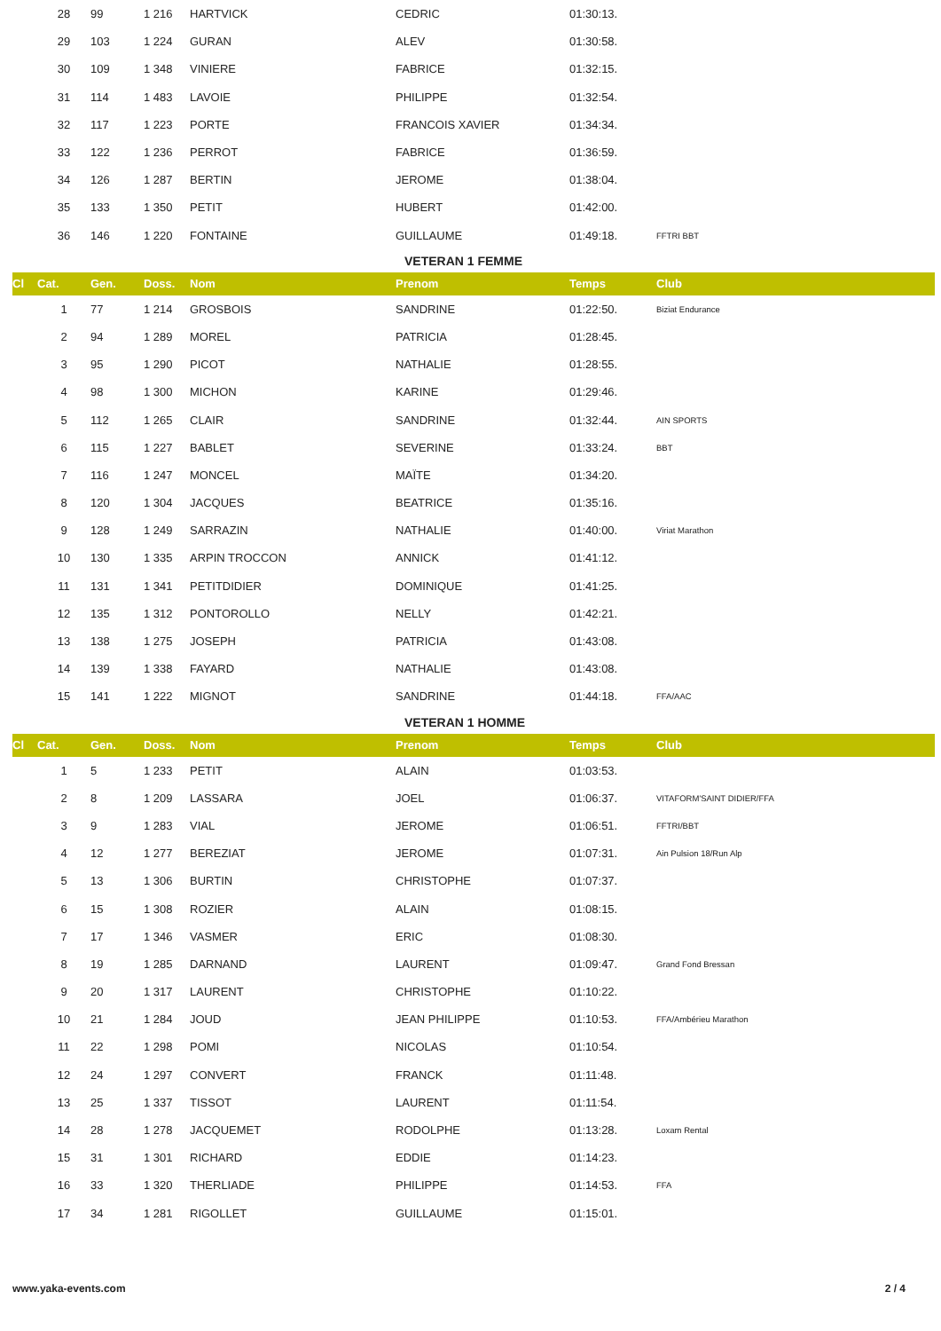| | 28 | 99 | 1 216 | HARTVICK | CEDRIC | 01:30:13. | |
| | 29 | 103 | 1 224 | GURAN | ALEV | 01:30:58. | |
| | 30 | 109 | 1 348 | VINIERE | FABRICE | 01:32:15. | |
| | 31 | 114 | 1 483 | LAVOIE | PHILIPPE | 01:32:54. | |
| | 32 | 117 | 1 223 | PORTE | FRANCOIS XAVIER | 01:34:34. | |
| | 33 | 122 | 1 236 | PERROT | FABRICE | 01:36:59. | |
| | 34 | 126 | 1 287 | BERTIN | JEROME | 01:38:04. | |
| | 35 | 133 | 1 350 | PETIT | HUBERT | 01:42:00. | |
| | 36 | 146 | 1 220 | FONTAINE | GUILLAUME | 01:49:18. | FFTRI BBT |
| | | | | | VETERAN 1 FEMME | | |
| Cl | Cat. | Gen. | Doss. | Nom | Prenom | Temps | Club |
| | 1 | 77 | 1 214 | GROSBOIS | SANDRINE | 01:22:50. | Biziat Endurance |
| | 2 | 94 | 1 289 | MOREL | PATRICIA | 01:28:45. | |
| | 3 | 95 | 1 290 | PICOT | NATHALIE | 01:28:55. | |
| | 4 | 98 | 1 300 | MICHON | KARINE | 01:29:46. | |
| | 5 | 112 | 1 265 | CLAIR | SANDRINE | 01:32:44. | AIN SPORTS |
| | 6 | 115 | 1 227 | BABLET | SEVERINE | 01:33:24. | BBT |
| | 7 | 116 | 1 247 | MONCEL | MAÏTE | 01:34:20. | |
| | 8 | 120 | 1 304 | JACQUES | BEATRICE | 01:35:16. | |
| | 9 | 128 | 1 249 | SARRAZIN | NATHALIE | 01:40:00. | Viriat Marathon |
| | 10 | 130 | 1 335 | ARPIN TROCCON | ANNICK | 01:41:12. | |
| | 11 | 131 | 1 341 | PETITDIDIER | DOMINIQUE | 01:41:25. | |
| | 12 | 135 | 1 312 | PONTOROLLO | NELLY | 01:42:21. | |
| | 13 | 138 | 1 275 | JOSEPH | PATRICIA | 01:43:08. | |
| | 14 | 139 | 1 338 | FAYARD | NATHALIE | 01:43:08. | |
| | 15 | 141 | 1 222 | MIGNOT | SANDRINE | 01:44:18. | FFA/AAC |
| | | | | | VETERAN 1 HOMME | | |
| Cl | Cat. | Gen. | Doss. | Nom | Prenom | Temps | Club |
| | 1 | 5 | 1 233 | PETIT | ALAIN | 01:03:53. | |
| | 2 | 8 | 1 209 | LASSARA | JOEL | 01:06:37. | VITAFORM'SAINT DIDIER/FFA |
| | 3 | 9 | 1 283 | VIAL | JEROME | 01:06:51. | FFTRI/BBT |
| | 4 | 12 | 1 277 | BEREZIAT | JEROME | 01:07:31. | Ain Pulsion 18/Run Alp |
| | 5 | 13 | 1 306 | BURTIN | CHRISTOPHE | 01:07:37. | |
| | 6 | 15 | 1 308 | ROZIER | ALAIN | 01:08:15. | |
| | 7 | 17 | 1 346 | VASMER | ERIC | 01:08:30. | |
| | 8 | 19 | 1 285 | DARNAND | LAURENT | 01:09:47. | Grand Fond Bressan |
| | 9 | 20 | 1 317 | LAURENT | CHRISTOPHE | 01:10:22. | |
| | 10 | 21 | 1 284 | JOUD | JEAN PHILIPPE | 01:10:53. | FFA/Ambérieu Marathon |
| | 11 | 22 | 1 298 | POMI | NICOLAS | 01:10:54. | |
| | 12 | 24 | 1 297 | CONVERT | FRANCK | 01:11:48. | |
| | 13 | 25 | 1 337 | TISSOT | LAURENT | 01:11:54. | |
| | 14 | 28 | 1 278 | JACQUEMET | RODOLPHE | 01:13:28. | Loxam Rental |
| | 15 | 31 | 1 301 | RICHARD | EDDIE | 01:14:23. | |
| | 16 | 33 | 1 320 | THERLIADE | PHILIPPE | 01:14:53. | FFA |
| | 17 | 34 | 1 281 | RIGOLLET | GUILLAUME | 01:15:01. | |
www.yaka-events.com 2 / 4